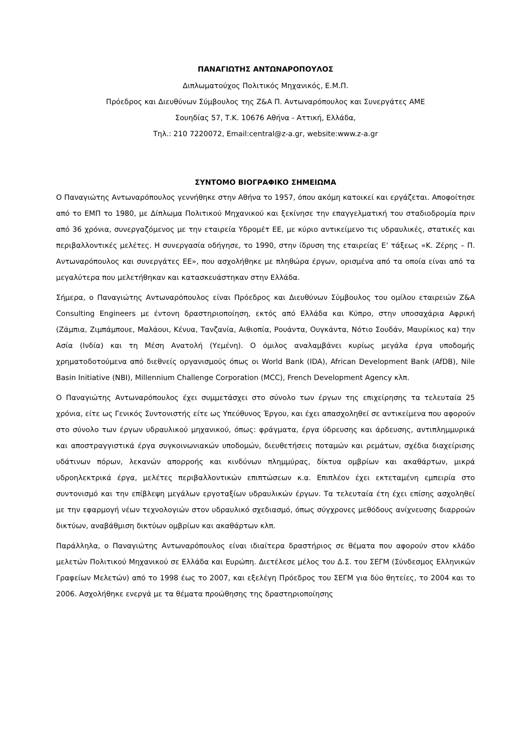ΠΑΝΑΓΙΩΤΗΣ ΑΝΤΩΝΑΡΟΠΟΥΛΟΣ
Διπλωματούχος Πολιτικός Μηχανικός, Ε.Μ.Π.
Πρόεδρος και Διευθύνων Σύμβουλος της Ζ&Α Π. Αντωναρόπουλος και Συνεργάτες ΑΜΕ
Σουηδίας 57, Τ.Κ. 10676 Αθήνα - Αττική, Ελλάδα,
Τηλ.: 210 7220072, Email:central@z-a.gr, website:www.z-a.gr
ΣΥΝΤΟΜΟ ΒΙΟΓΡΑΦΙΚΟ ΣΗΜΕΙΩΜΑ
Ο Παναγιώτης Αντωναρόπουλος γεννήθηκε στην Αθήνα το 1957, όπου ακόμη κατοικεί και εργάζεται. Αποφοίτησε από το ΕΜΠ το 1980, με Δίπλωμα Πολιτικού Μηχανικού και ξεκίνησε την επαγγελματική του σταδιοδρομία πριν από 36 χρόνια, συνεργαζόμενος με την εταιρεία Υδρομέτ ΕΕ, με κύριο αντικείμενο τις υδραυλικές, στατικές και περιβαλλοντικές μελέτες. Η συνεργασία οδήγησε, το 1990, στην ίδρυση της εταιρείας Ε’ τάξεως «Κ. Ζέρης – Π. Αντωναρόπουλος και συνεργάτες ΕΕ», που ασχολήθηκε με πληθώρα έργων, ορισμένα από τα οποία είναι από τα μεγαλύτερα που μελετήθηκαν και κατασκευάστηκαν στην Ελλάδα.
Σήμερα, ο Παναγιώτης Αντωναρόπουλος είναι Πρόεδρος και Διευθύνων Σύμβουλος του ομίλου εταιρειών Z&A Consulting Engineers με έντονη δραστηριοποίηση, εκτός από Ελλάδα και Κύπρο, στην υποσαχάρια Αφρική (Ζάμπια, Ζιμπάμπουε, Μαλάουι, Κένυα, Τανζανία, Αιθιοπία, Ρουάντα, Ουγκάντα, Νότιο Σουδάν, Μαυρίκιος κα) την Ασία (Ινδία) και τη Μέση Ανατολή (Υεμένη). Ο όμιλος αναλαμβάνει κυρίως μεγάλα έργα υποδομής χρηματοδοτούμενα από διεθνείς οργανισμούς όπως οι World Bank (IDA), African Development Bank (AfDB), Nile Basin Initiative (NBI), Millennium Challenge Corporation (MCC), French Development Agency κλπ.
Ο Παναγιώτης Αντωναρόπουλος έχει συμμετάσχει στο σύνολο των έργων της επιχείρησης τα τελευταία 25 χρόνια, είτε ως Γενικός Συντονιστής είτε ως Υπεύθυνος Έργου, και έχει απασχοληθεί σε αντικείμενα που αφορούν στο σύνολο των έργων υδραυλικού μηχανικού, όπως: φράγματα, έργα ύδρευσης και άρδευσης, αντιπλημμυρικά και αποστραγγιστικά έργα συγκοινωνιακών υποδομών, διευθετήσεις ποταμών και ρεμάτων, σχέδια διαχείρισης υδάτινων πόρων, λεκανών απορροής και κινδύνων πλημμύρας, δίκτυα ομβρίων και ακαθάρτων, μικρά υδροηλεκτρικά έργα, μελέτες περιβαλλοντικών επιπτώσεων κ.α. Επιπλέον έχει εκτεταμένη εμπειρία στο συντονισμό και την επίβλεψη μεγάλων εργοταξίων υδραυλικών έργων. Τα τελευταία έτη έχει επίσης ασχοληθεί με την εφαρμογή νέων τεχνολογιών στον υδραυλικό σχεδιασμό, όπως σύγχρονες μεθόδους ανίχνευσης διαρροών δικτύων, αναβάθμιση δικτύων ομβρίων και ακαθάρτων κλπ.
Παράλληλα, ο Παναγιώτης Αντωναρόπουλος είναι ιδιαίτερα δραστήριος σε θέματα που αφορούν στον κλάδο μελετών Πολιτικού Μηχανικού σε Ελλάδα και Ευρώπη. Διετέλεσε μέλος του Δ.Σ. του ΣΕΓΜ (Σύνδεσμος Ελληνικών Γραφείων Μελετών) από το 1998 έως το 2007, και εξελέγη Πρόεδρος του ΣΕΓΜ για δύο θητείες, το 2004 και το 2006. Ασχολήθηκε ενεργά με τα θέματα προώθησης της δραστηριοποίησης